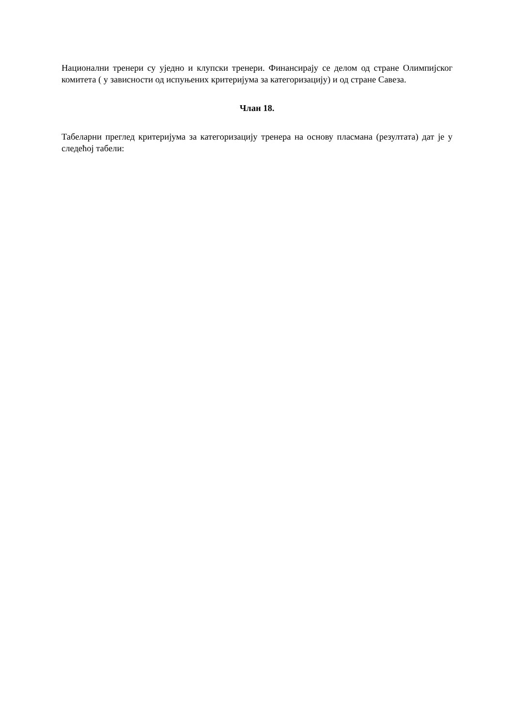Национални тренери су уједно и клупски тренери. Финансирају се делом од стране Олимпијског комитета ( у зависности од испуњених критеријума за категоризацију) и од стране Савеза.
Члан 18.
Табеларни преглед критеријума за категоризацију тренера на основу пласмана (резултата) дат је у следећој табели: